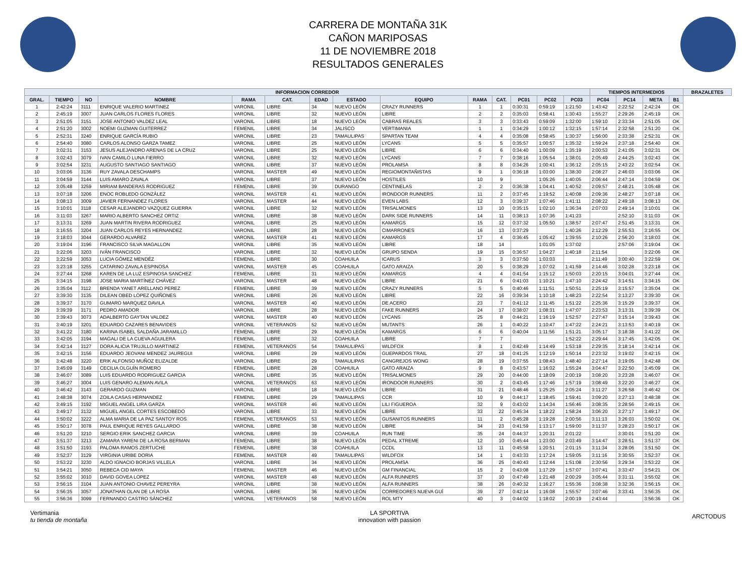CARRERA DE MONTAÑA 31K
CAÑON MARIPOSAS
11 DE NOVIEMBRE 2018
RESULTADOS GENERALES
| INFORMACION CORREDOR | | | | | | | | | | | | | | TIEMPOS INTERMEDIOS | | | | BRAZALETES |
| --- | --- | --- | --- | --- | --- | --- | --- | --- | --- | --- | --- | --- | --- | --- | --- | --- | --- | --- |
| GRAL. | TIEMPO | NO | NOMBRE | RAMA | CAT. | EDAD | ESTADO | EQUIPO | RAMA | CAT. | PC01 | PC02 | PC03 | PC04 | PC14 | META | B1 | |
| 1 | 2:42:24 | 3111 | ENRIQUE VALERIO MARTINEZ | VARONIL | LIBRE | 34 | NUEVO LEÓN | CRAZY RUNNERS | 1 | 1 | 0:30:31 | 0:59:19 | 1:21:50 | 1:43:42 | 2:22:52 | 2:42:24 | OK | |
| 2 | 2:45:19 | 3007 | JUAN CARLOS FLORES FLORES | VARONIL | LIBRE | 32 | NUEVO LEÓN | LIBRE | 2 | 2 | 0:35:03 | 0:58:41 | 1:30:43 | 1:55:27 | 2:29:26 | 2:45:19 | OK | |
| 3 | 2:51:05 | 3151 | JOSE ANTONIO VALDEZ LEAL | VARONIL | LIBRE | 18 | NUEVO LEÓN | CABRAS REALES | 3 | 3 | 0:33:43 | 0:59:09 | 1:32:00 | 1:59:10 | 2:33:34 | 2:51:05 | OK | |
| 4 | 2:51:20 | 3002 | NOEMI GUZMAN GUITERREZ | FEMENIL | LIBRE | 34 | JALISCO | VERTIMANIA | 1 | 1 | 0:34:29 | 1:00:12 | 1:32:15 | 1:57:14 | 2:32:58 | 2:51:20 | OK | |
| 5 | 2:52:31 | 3240 | ENRIQUE GARCÍA RUBIO | VARONIL | LIBRE | 23 | TAMAULIPAS | SPARTAN TEAM | 4 | 4 | 0:35:08 | 0:58:45 | 1:30:37 | 1:56:00 | 2:33:38 | 2:52:31 | OK | |
| 6 | 2:54:40 | 3080 | CARLOS ALONSO GARZA TAMEZ | VARONIL | LIBRE | 25 | NUEVO LEÓN | LYCANS | 5 | 5 | 0:35:57 | 1:00:57 | 1:35:32 | 1:59:24 | 2:37:18 | 2:54:40 | OK | |
| 7 | 3:02:31 | 3153 | JESUS ALEJANDRO ARENAS DE LA CRUZ | VARONIL | LIBRE | 25 | NUEVO LEÓN | LIBRE | 6 | 6 | 0:34:40 | 1:00:09 | 1:35:19 | 2:00:53 | 2:41:05 | 3:02:31 | OK | |
| 8 | 3:02:43 | 3079 | IVAN CAMILO LUNA FIERRO | VARONIL | LIBRE | 32 | NUEVO LEÓN | LYCANS | 7 | 7 | 0:38:16 | 1:05:54 | 1:38:01 | 2:05:49 | 2:44:25 | 3:02:43 | OK | |
| 9 | 3:02:54 | 3231 | AUGUSTO SANTIAGO SANTIAGO | VARONIL | LIBRE | 37 | NUEVO LEÓN | PROLAMSA | 8 | 8 | 0:34:26 | 1:00:41 | 1:36:12 | 2:05:15 | 2:43:22 | 3:02:54 | OK | |
| 10 | 3:03:06 | 3136 | RUY ZAVALA DESCHAMPS | VARONIL | MASTER | 49 | NUEVO LEÓN | REGIOMONTAÑISTAS | 9 | 1 | 0:36:18 | 1:03:00 | 1:38:30 | 2:08:27 | 2:46:03 | 3:03:06 | OK | |
| 11 | 3:04:59 | 3144 | LUIS AMARO ZAVALA | VARONIL | LIBRE | 37 | NUEVO LEÓN | HOSTILES | 10 | 9 | | 1:05:26 | 1:40:05 | 2:06:44 | 2:47:14 | 3:04:59 | OK | |
| 12 | 3:05:48 | 3259 | MIRIAM BANDERAS RODRIGUEZ | FEMENIL | LIBRE | 39 | DURANGO | CENTINELAS | 2 | 2 | 0:36:38 | 1:04:41 | 1:40:52 | 2:09:57 | 2:48:21 | 3:05:48 | OK | |
| 13 | 3:07:18 | 3206 | ENOC ROBLEDO GONZÁLEZ | VARONIL | MASTER | 41 | NUEVO LEÓN | IRONDOOR RUNNERS | 11 | 2 | 0:37:45 | 1:19:52 | 1:40:08 | 2:09:36 | 2:48:27 | 3:07:18 | OK | |
| 14 | 3:08:13 | 3009 | JAVIER FERNANDEZ FLORES | VARONIL | MASTER | 44 | NUEVO LEÓN | EVEN LABS | 12 | 3 | 0:39:37 | 1:07:46 | 1:41:11 | 2:08:22 | 2:49:18 | 3:08:13 | OK | |
| 15 | 3:10:01 | 3118 | CESAR ALEJANDRO VAZQUEZ GUERRA | VARONIL | LIBRE | 32 | NUEVO LEÓN | TRISALMONES | 13 | 10 | 0:35:15 | 1:02:10 | 1:36:34 | 2:07:03 | 2:49:14 | 3:10:01 | OK | |
| 16 | 3:11:03 | 3267 | MARIO ALBERTO SANCHEZ ORTIZ | VARONIL | LIBRE | 38 | NUEVO LEÓN | DARK SIDE RUNNERS | 14 | 11 | 0:38:13 | 1:07:36 | 1:41:23 | | 2:52:10 | 3:11:03 | OK | |
| 17 | 3:13:31 | 3269 | JUAN MARTIN RIVERA RODRIGUEZ | VARONIL | LIBRE | 25 | NUEVO LEÓN | KAMARGS | 15 | 12 | 0:37:32 | 1:05:50 | 1:38:57 | 2:07:47 | 2:51:45 | 3:13:31 | OK | |
| 18 | 3:16:55 | 3204 | JUAN CARLOS REYES HERNANDEZ | VARONIL | LIBRE | 28 | NUEVO LEÓN | CIMARRONES | 16 | 13 | 0:37:29 | | 1:40:26 | 2:12:29 | 2:55:53 | 3:16:55 | OK | |
| 19 | 3:18:03 | 3044 | GERARDO ALVAREZ | VARONIL | MASTER | 41 | NUEVO LEÓN | KAMARGS | 17 | 4 | 0:36:45 | 1:05:42 | 1:39:55 | 2:10:26 | 2:56:20 | 3:18:03 | OK | |
| 20 | 3:19:04 | 3196 | FRANCISCO SILVA MAGALLON | VARONIL | LIBRE | 35 | NUEVO LEÓN | LIBRE | 18 | 14 | | 1:01:05 | 1:37:02 | | 2:57:06 | 3:19:04 | OK | |
| 21 | 3:22:06 | 3203 | IVÁN FRANCISCO | VARONIL | LIBRE | 32 | NUEVO LEÓN | GRUPO SENDA | 19 | 15 | 0:36:57 | 1:04:27 | 1:40:18 | 2:11:54 | | 3:22:06 | OK | |
| 22 | 3:22:59 | 3053 | LUCIA GÓMEZ MENDÉZ | FEMENIL | LIBRE | 30 | COAHUILA | ICARUS | 3 | 3 | 0:37:50 | 1:03:03 | | 2:11:49 | 3:00:40 | 3:22:59 | OK | |
| 23 | 3:23:18 | 3255 | CATARINO ZAVALA ESPINOSA | VARONIL | MASTER | 45 | COAHUILA | GATO ARAIZA | 20 | 5 | 0:38:29 | 1:07:02 | 1:41:59 | 2:14:46 | 3:02:28 | 3:23:18 | OK | |
| 24 | 3:27:44 | 3268 | KAREN DE LA LUZ ESPINOSA SANCHEZ | FEMENIL | LIBRE | 31 | NUEVO LEÓN | KAMARGS | 4 | 4 | 0:41:54 | 1:15:12 | 1:50:03 | 2:20:15 | 3:04:01 | 3:27:44 | OK | |
| 25 | 3:34:15 | 3198 | JOSE MARIA MARTÍNEZ CHÁVEZ | VARONIL | MASTER | 48 | NUEVO LEÓN | LIBRE | 21 | 6 | 0:41:03 | 1:10:21 | 1:47:10 | 2:24:42 | 3:14:51 | 3:34:15 | OK | |
| 26 | 3:35:04 | 3112 | BRENDA YANET ARELLANO PEREZ | FEMENIL | LIBRE | 39 | NUEVO LEÓN | CRAZY RUNNERS | 5 | 5 | 0:40:46 | 1:11:51 | 1:50:51 | 2:25:19 | 3:15:57 | 3:35:04 | OK | |
| 27 | 3:39:30 | 3135 | DILEAN OBED LOPEZ QUIÑONES | VARONIL | LIBRE | 26 | NUEVO LEÓN | LIBRE | 22 | 16 | 0:39:34 | 1:10:18 | 1:48:23 | 2:22:54 | 3:13:27 | 3:39:30 | OK | |
| 28 | 3:39:37 | 3170 | GUMARO MARQUEZ DAVILA | VARONIL | MASTER | 40 | NUEVO LEÓN | DE ACERO | 23 | 7 | 0:41:12 | 1:11:45 | 1:51:22 | 2:25:36 | 3:15:29 | 3:39:37 | OK | |
| 29 | 3:39:39 | 3171 | PEDRO AMADOR | VARONIL | LIBRE | 28 | NUEVO LEÓN | FAKE RUNNERS | 24 | 17 | 0:38:07 | 1:08:31 | 1:47:07 | 2:23:53 | 3:13:31 | 3:39:39 | OK | |
| 30 | 3:39:43 | 3073 | ADALBERTO GAYTAN VALDEZ | VARONIL | MASTER | 40 | NUEVO LEÓN | LYCANS | 25 | 8 | 0:44:21 | 1:16:19 | 1:52:57 | 2:27:47 | 3:15:14 | 3:39:43 | OK | |
| 31 | 3:40:19 | 3201 | EDUARDO CAZARES BENAVIDES | VARONIL | VETERANOS | 52 | NUEVO LEÓN | MUTANTS | 26 | 1 | 0:40:22 | 1:10:47 | 1:47:22 | 2:24:21 | 3:13:53 | 3:40:19 | OK | |
| 32 | 3:41:22 | 3180 | KARINA ISABEL SALDAÑA JARAMILLO | FEMENIL | LIBRE | 29 | NUEVO LEÓN | KAMARGS | 6 | 6 | 0:40:04 | 1:11:56 | 1:51:21 | 3:05:17 | 3:18:38 | 3:41:22 | OK | |
| 33 | 3:42:05 | 3194 | MAGALI DE LA CUEVA AGUILERA | FEMENIL | LIBRE | 32 | COAHUILA | LIBRE | 7 | 7 | | | 1:52:22 | 2:29:44 | 3:17:45 | 3:42:05 | OK | |
| 34 | 3:42:14 | 3127 | DORA ALICIA TRUJILLO MARTINEZ | FEMENIL | VETERANOS | 54 | TAMAULIPAS | WILDFOX | 8 | 1 | 0:42:49 | 1:14:49 | 1:53:18 | 2:29:35 | 3:18:14 | 3:42:14 | OK | |
| 35 | 3:42:15 | 3156 | EDUARDO JEOVANI MENDEZ JAUREGUI | VARONIL | LIBRE | 29 | NUEVO LEÓN | GUEPARDOS TRAIL | 27 | 18 | 0:41:25 | 1:12:19 | 1:50:14 | 2:23:32 | 3:19:02 | 3:42:15 | OK | |
| 36 | 3:42:48 | 3220 | ERIK ALFONSO MUÑOZ ELIZALDE | VARONIL | LIBRE | 29 | TAMAULIPAS | CANGREJOS WONG | 28 | 19 | 0:37:55 | 1:08:43 | 1:48:40 | 2:27:14 | 3:19:05 | 3:42:48 | OK | |
| 37 | 3:45:09 | 3149 | CECILIA OLGUÍN ROMERO | FEMENIL | LIBRE | 28 | COAHUILA | GATO ARAIZA | 9 | 8 | 0:43:57 | 1:16:02 | 1:55:24 | 3:04:47 | 3:22:50 | 3:45:09 | OK | |
| 38 | 3:46:07 | 3089 | LUIS EDUARDO RODRIGUEZ GARCIA | VARONIL | LIBRE | 35 | NUEVO LEÓN | TRISALMONES | 29 | 20 | 0:44:00 | 1:18:09 | 2:00:19 | 3:08:20 | 3:23:28 | 3:46:07 | OK | |
| 39 | 3:46:27 | 3004 | LUIS GENARO ALEMAN AVILA | VARONIL | VETERANOS | 63 | NUEVO LEÓN | IRONDOOR RUNNERS | 30 | 2 | 0:43:45 | 1:17:46 | 1:57:19 | 3:08:49 | 3:22:20 | 3:46:27 | OK | |
| 40 | 3:46:42 | 3143 | GERARDO GUZMAN | VARONIL | LIBRE | 18 | NUEVO LEÓN | LIBRE | 31 | 21 | 0:48:46 | 1:25:25 | 2:05:24 | 3:11:27 | 3:26:58 | 3:46:42 | OK | |
| 41 | 3:48:38 | 3074 | ZOILA CASAS HERNANDEZ | FEMENIL | LIBRE | 29 | TAMAULIPAS | CCR | 10 | 9 | 0:44:17 | 1:18:45 | 1:59:41 | 3:09:20 | 3:27:13 | 3:48:38 | OK | |
| 42 | 3:49:15 | 3192 | MIGUEL ANGEL LIRA GARZA | VARONIL | MASTER | 46 | NUEVO LEÓN | LILI FIGUEROA | 32 | 9 | 0:43:02 | 1:14:34 | 1:56:46 | 3:08:35 | 3:28:56 | 3:49:15 | OK | |
| 43 | 3:49:17 | 3132 | MIGUEL ANGEL CORTES ESCOBEDO | VARONIL | LIBRE | 33 | NUEVO LEÓN | LIBRE | 33 | 22 | 0:45:34 | 1:18:22 | 1:58:24 | 3:06:20 | 3:27:17 | 3:49:17 | OK | |
| 44 | 3:50:02 | 3222 | ALMA MARIA DE LA PAZ SANTOY ROS | FEMENIL | VETERANOS | 53 | NUEVO LEÓN | GUSANITOS RUNNERS | 11 | 2 | 0:45:28 | 1:19:28 | 2:00:56 | 3:11:13 | 3:26:03 | 3:50:02 | OK | |
| 45 | 3:50:17 | 3078 | PAUL ENRIQUE REYES GALLARDO | VARONIL | LIBRE | 38 | NUEVO LEÓN | LIBRE | 34 | 23 | 0:41:59 | 1:13:17 | 1:59:00 | 3:11:37 | 3:28:23 | 3:50:17 | OK | |
| 46 | 3:51:20 | 3210 | SERGIO ERIK SANCHEZ GARCIA | VARONIL | LIBRE | 39 | COAHUILA | RUN TIME | 35 | 24 | 0:44:37 | 1:20:31 | 2:01:22 | | 3:30:01 | 3:51:20 | OK | |
| 47 | 3:51:37 | 3213 | ZAMARA YARENI DE LA ROSA BERMAN | FEMENIL | LIBRE | 38 | NUEVO LEÓN | PEDAL XTREME | 12 | 10 | 0:45:44 | 1:23:00 | 2:03:49 | 3:14:47 | 3:28:51 | 3:51:37 | OK | |
| 48 | 3:51:50 | 3193 | PALOMA RAMOS ZERTUCHE | FEMENIL | LIBRE | 38 | COAHUILA | CCDL | 13 | 11 | 0:45:58 | 1:20:51 | 2:01:15 | 3:11:34 | 3:28:06 | 3:51:50 | OK | |
| 49 | 3:52:37 | 3129 | VIRGINIA URIBE DORIA | FEMENIL | MASTER | 49 | TAMAULIPAS | WILDFOX | 14 | 1 | 0:43:33 | 1:17:24 | 1:59:05 | 3:11:16 | 3:30:55 | 3:52:37 | OK | |
| 50 | 3:53:22 | 3230 | ALDO IGNACIO BORJAS VILLELA | VARONIL | LIBRE | 34 | NUEVO LEÓN | PROLAMSA | 36 | 25 | 0:40:43 | 1:12:44 | 1:51:08 | 2:30:56 | 3:29:34 | 3:53:22 | OK | |
| 51 | 3:54:21 | 3050 | REBECA CID MAYA | FEMENIL | MASTER | 46 | NUEVO LEÓN | GM FINANCIAL | 15 | 2 | 0:43:08 | 1:17:29 | 1:57:07 | 3:07:41 | 3:33:47 | 3:54:21 | OK | |
| 52 | 3:55:02 | 3010 | DAVID GOVEA LOPEZ | VARONIL | MASTER | 48 | NUEVO LEÓN | ALFA RUNNERS | 37 | 10 | 0:47:49 | 1:21:48 | 2:00:29 | 3:05:44 | 3:31:11 | 3:55:02 | OK | |
| 53 | 3:56:15 | 3104 | JUAN ANTONIO CHAVEZ PEREYRA | VARONIL | LIBRE | 38 | NUEVO LEÓN | ALFA RUNNERS | 38 | 26 | 0:40:32 | 1:16:27 | 1:55:36 | 3:08:38 | 3:32:36 | 3:56:15 | OK | |
| 54 | 3:56:35 | 3057 | JONATHAN OLAN DE LA ROSA | VARONIL | LIBRE | 36 | NUEVO LEÓN | CORREDORES NUEVA GUÍ | 39 | 27 | 0:42:14 | 1:16:08 | 1:55:57 | 3:07:46 | 3:33:41 | 3:56:35 | OK | |
| 55 | 3:56:36 | 3099 | FERNANDO CASTRO SÁNCHEZ | VARONIL | VETERANOS | 58 | NUEVO LEÓN | ROL MTY | 40 | 3 | 0:44:02 | 1:18:02 | 2:00:19 | 2:43:44 | | 3:56:36 | OK | |
Vertimania
tu tienda de montaña
LA SPORTIVA
innovation with passion
ARCTODUS